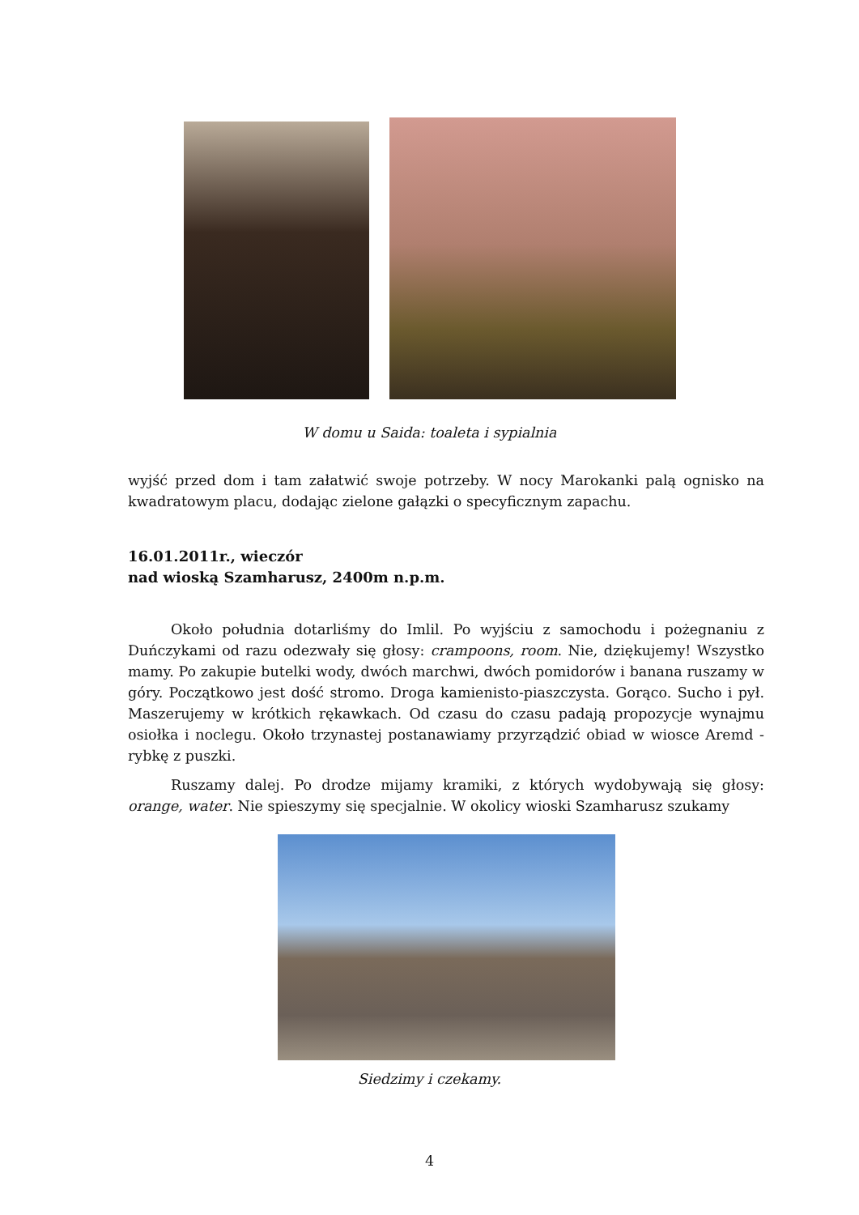W domu u Saida: toaleta i sypialnia
wyjść przed dom i tam załatwić swoje potrzeby. W nocy Marokanki palą ognisko na kwadratowym placu, dodając zielone gałązki o specyficznym zapachu.
16.01.2011r., wieczór
nad wioską Szamharusz, 2400m n.p.m.
Około południa dotarliśmy do Imlil. Po wyjściu z samochodu i pożegnaniu z Duńczykami od razu odezwały się głosy: crampoons, room. Nie, dziękujemy! Wszystko mamy. Po zakupie butelki wody, dwóch marchwi, dwóch pomidorów i banana ruszamy w góry. Początkowo jest dość stromo. Droga kamienisto-piaszczysta. Gorąco. Sucho i pył. Maszerujemy w krótkich rękawkach. Od czasu do czasu padają propozycje wynajmu osiołka i noclegu. Około trzynastej postanawiamy przyrządzić obiad w wiosce Aremd - rybkę z puszki.
Ruszamy dalej. Po drodze mijamy kramiki, z których wydobywają się głosy: orange, water. Nie spieszymy się specjalnie. W okolicy wioski Szamharusz szukamy
Siedzimy i czekamy.
4